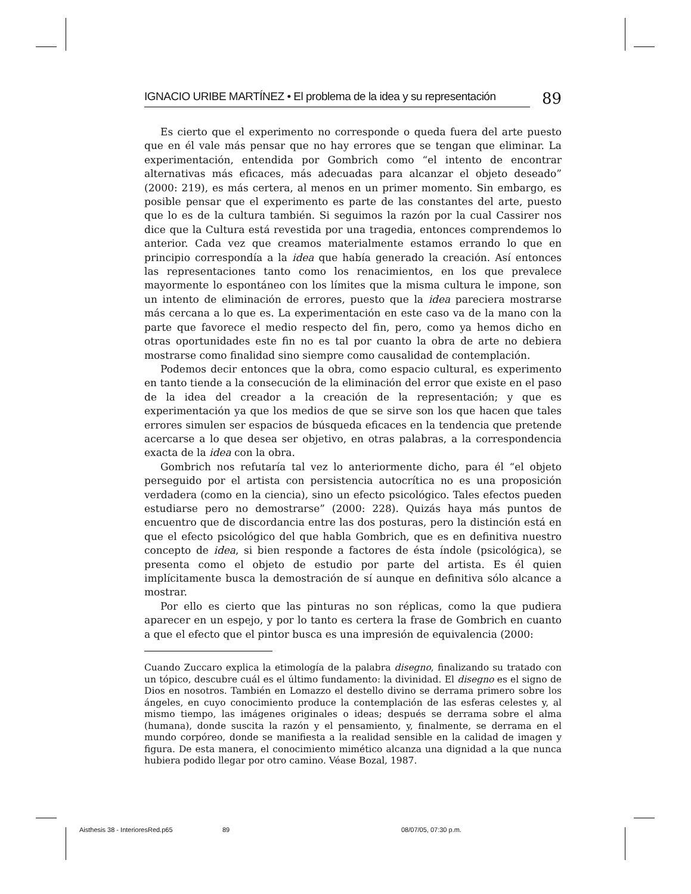IGNACIO URIBE MARTÍNEZ • El problema de la idea y su representación
89
Es cierto que el experimento no corresponde o queda fuera del arte puesto que en él vale más pensar que no hay errores que se tengan que eliminar. La experimentación, entendida por Gombrich como “el intento de encontrar alternativas más eficaces, más adecuadas para alcanzar el objeto deseado” (2000: 219), es más certera, al menos en un primer momento. Sin embargo, es posible pensar que el experimento es parte de las constantes del arte, puesto que lo es de la cultura también. Si seguimos la razón por la cual Cassirer nos dice que la Cultura está revestida por una tragedia, entonces comprendemos lo anterior. Cada vez que creamos materialmente estamos errando lo que en principio correspondía a la idea que había generado la creación. Así entonces las representaciones tanto como los renacimientos, en los que prevalece mayormente lo espontáneo con los límites que la misma cultura le impone, son un intento de eliminación de errores, puesto que la idea pareciera mostrarse más cercana a lo que es. La experimentación en este caso va de la mano con la parte que favorece el medio respecto del fin, pero, como ya hemos dicho en otras oportunidades este fin no es tal por cuanto la obra de arte no debiera mostrarse como finalidad sino siempre como causalidad de contemplación.
Podemos decir entonces que la obra, como espacio cultural, es experimento en tanto tiende a la consecución de la eliminación del error que existe en el paso de la idea del creador a la creación de la representación; y que es experimentación ya que los medios de que se sirve son los que hacen que tales errores simulen ser espacios de búsqueda eficaces en la tendencia que pretende acercarse a lo que desea ser objetivo, en otras palabras, a la correspondencia exacta de la idea con la obra.
Gombrich nos refutaría tal vez lo anteriormente dicho, para él “el objeto perseguido por el artista con persistencia autocrítica no es una proposición verdadera (como en la ciencia), sino un efecto psicológico. Tales efectos pueden estudiarse pero no demostrarse” (2000: 228). Quizás haya más puntos de encuentro que de discordancia entre las dos posturas, pero la distinción está en que el efecto psicológico del que habla Gombrich, que es en definitiva nuestro concepto de idea, si bien responde a factores de ésta índole (psicológica), se presenta como el objeto de estudio por parte del artista. Es él quien implícitamente busca la demostración de sí aunque en definitiva sólo alcance a mostrar.
Por ello es cierto que las pinturas no son réplicas, como la que pudiera aparecer en un espejo, y por lo tanto es certera la frase de Gombrich en cuanto a que el efecto que el pintor busca es una impresión de equivalencia (2000:
Cuando Zuccaro explica la etimología de la palabra disegno, finalizando su tratado con un tópico, descubre cuál es el último fundamento: la divinidad. El disegno es el signo de Dios en nosotros. También en Lomazzo el destello divino se derrama primero sobre los ángeles, en cuyo conocimiento produce la contemplación de las esferas celestes y, al mismo tiempo, las imágenes originales o ideas; después se derrama sobre el alma (humana), donde suscita la razón y el pensamiento, y, finalmente, se derrama en el mundo corpóreo, donde se manifiesta a la realidad sensible en la calidad de imagen y figura. De esta manera, el conocimiento mimético alcanza una dignidad a la que nunca hubiera podido llegar por otro camino. Véase Bozal, 1987.
Aisthesis 38 - InterioresRed.p65 89 08/07/05, 07:30 p.m.